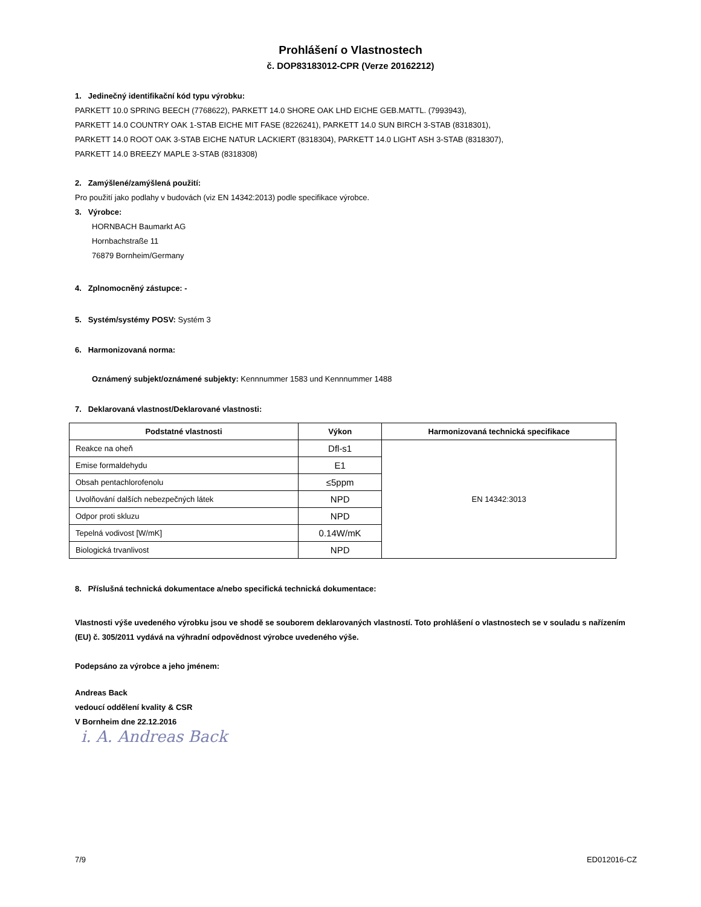Prohlášení o Vlastnostech
č. DOP83183012-CPR (Verze 20162212)
1. Jedinečný identifikační kód typu výrobku:
PARKETT 10.0 SPRING BEECH (7768622), PARKETT 14.0 SHORE OAK LHD EICHE GEB.MATTL. (7993943),
PARKETT 14.0 COUNTRY OAK 1-STAB EICHE MIT FASE (8226241), PARKETT 14.0 SUN BIRCH 3-STAB (8318301),
PARKETT 14.0 ROOT OAK 3-STAB EICHE NATUR LACKIERT (8318304), PARKETT 14.0 LIGHT ASH 3-STAB (8318307),
PARKETT 14.0 BREEZY MAPLE 3-STAB (8318308)
2. Zamýšlené/zamýšlená použití:
Pro použití jako podlahy v budovách (viz EN 14342:2013) podle specifikace výrobce.
3. Výrobce:
HORNBACH Baumarkt AG
Hornbachstraße 11
76879 Bornheim/Germany
4. Zplnomocněný zástupce: -
5. Systém/systémy POSV: Systém 3
6. Harmonizovaná norma:
Oznámený subjekt/oznámené subjekty: Kennnummer 1583 und Kennnummer 1488
7. Deklarovaná vlastnost/Deklarované vlastnosti:
| Podstatné vlastnosti | Výkon | Harmonizovaná technická specifikace |
| --- | --- | --- |
| Reakce na oheň | Dfl-s1 | EN 14342:3013 |
| Emise formaldehydu | E1 | |
| Obsah pentachlorofenolu | ≤5ppm | |
| Uvolňování dalších nebezpečných látek | NPD | |
| Odpor proti skluzu | NPD | |
| Tepelná vodivost [W/mK] | 0.14W/mK | |
| Biologická trvanlivost | NPD | |
8. Příslušná technická dokumentace a/nebo specifická technická dokumentace:
Vlastnosti výše uvedeného výrobku jsou ve shodě se souborem deklarovaných vlastností. Toto prohlášení o vlastnostech se v souladu s nařízením (EU) č. 305/2011 vydává na výhradní odpovědnost výrobce uvedeného výše.
Podepsáno za výrobce a jeho jménem:
Andreas Back
vedoucí oddělení kvality & CSR
V Bornheim dne 22.12.2016
i. A. Andreas Back
7/9 ED012016-CZ